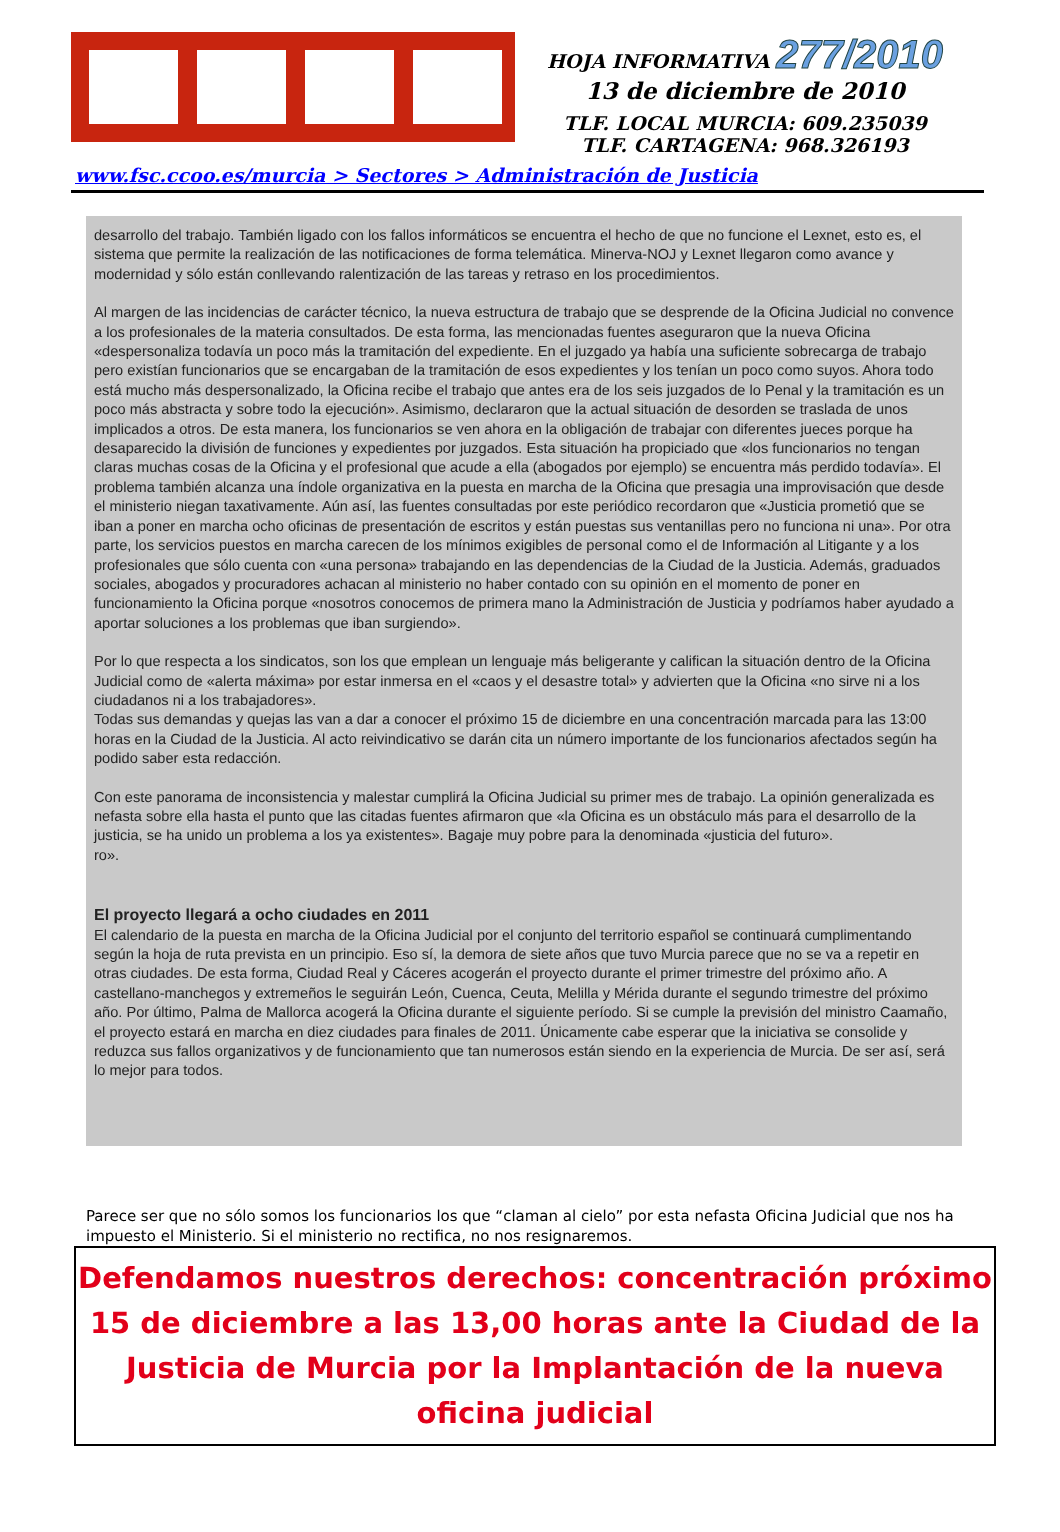HOJA INFORMATIVA 277/2010
13 de diciembre de 2010
TLF. LOCAL MURCIA: 609.235039
TLF. CARTAGENA: 968.326193
www.fsc.ccoo.es/murcia > Sectores > Administración de Justicia
desarrollo del trabajo. También ligado con los fallos informáticos se encuentra el hecho de que no funcione el Lexnet, esto es, el sistema que permite la realización de las notificaciones de forma telemática. Minerva-NOJ y Lexnet llegaron como avance y modernidad y sólo están conllevando ralentización de las tareas y retraso en los procedimientos.
Al margen de las incidencias de carácter técnico, la nueva estructura de trabajo que se desprende de la Oficina Judicial no convence a los profesionales de la materia consultados. De esta forma, las mencionadas fuentes aseguraron que la nueva Oficina «despersonaliza todavía un poco más la tramitación del expediente. En el juzgado ya había una suficiente sobrecarga de trabajo pero existían funcionarios que se encargaban de la tramitación de esos expedientes y los tenían un poco como suyos. Ahora todo está mucho más despersonalizado, la Oficina recibe el trabajo que antes era de los seis juzgados de lo Penal y la tramitación es un poco más abstracta y sobre todo la ejecución». Asimismo, declararon que la actual situación de desorden se traslada de unos implicados a otros. De esta manera, los funcionarios se ven ahora en la obligación de trabajar con diferentes jueces porque ha desaparecido la división de funciones y expedientes por juzgados. Esta situación ha propiciado que «los funcionarios no tengan claras muchas cosas de la Oficina y el profesional que acude a ella (abogados por ejemplo) se encuentra más perdido todavía». El problema también alcanza una índole organizativa en la puesta en marcha de la Oficina que presagia una improvisación que desde el ministerio niegan taxativamente. Aún así, las fuentes consultadas por este periódico recordaron que «Justicia prometió que se iban a poner en marcha ocho oficinas de presentación de escritos y están puestas sus ventanillas pero no funciona ni una». Por otra parte, los servicios puestos en marcha carecen de los mínimos exigibles de personal como el de Información al Litigante y a los profesionales que sólo cuenta con «una persona» trabajando en las dependencias de la Ciudad de la Justicia. Además, graduados sociales, abogados y procuradores achacan al ministerio no haber contado con su opinión en el momento de poner en funcionamiento la Oficina porque «nosotros conocemos de primera mano la Administración de Justicia y podríamos haber ayudado a aportar soluciones a los problemas que iban surgiendo».
Por lo que respecta a los sindicatos, son los que emplean un lenguaje más beligerante y califican la situación dentro de la Oficina Judicial como de «alerta máxima» por estar inmersa en el «caos y el desastre total» y advierten que la Oficina «no sirve ni a los ciudadanos ni a los trabajadores».
Todas sus demandas y quejas las van a dar a conocer el próximo 15 de diciembre en una concentración marcada para las 13:00 horas en la Ciudad de la Justicia. Al acto reivindicativo se darán cita un número importante de los funcionarios afectados según ha podido saber esta redacción.
Con este panorama de inconsistencia y malestar cumplirá la Oficina Judicial su primer mes de trabajo. La opinión generalizada es nefasta sobre ella hasta el punto que las citadas fuentes afirmaron que «la Oficina es un obstáculo más para el desarrollo de la justicia, se ha unido un problema a los ya existentes». Bagaje muy pobre para la denominada «justicia del futuro».
ro».
El proyecto llegará a ocho ciudades en 2011
El calendario de la puesta en marcha de la Oficina Judicial por el conjunto del territorio español se continuará cumplimentando según la hoja de ruta prevista en un principio. Eso sí, la demora de siete años que tuvo Murcia parece que no se va a repetir en otras ciudades. De esta forma, Ciudad Real y Cáceres acogerán el proyecto durante el primer trimestre del próximo año. A castellano-manchegos y extremeños le seguirán León, Cuenca, Ceuta, Melilla y Mérida durante el segundo trimestre del próximo año. Por último, Palma de Mallorca acogerá la Oficina durante el siguiente período. Si se cumple la previsión del ministro Caamaño, el proyecto estará en marcha en diez ciudades para finales de 2011. Únicamente cabe esperar que la iniciativa se consolide y reduzca sus fallos organizativos y de funcionamiento que tan numerosos están siendo en la experiencia de Murcia. De ser así, será lo mejor para todos.
Parece ser que no sólo somos los funcionarios los que “claman al cielo” por esta nefasta Oficina Judicial que nos ha impuesto el Ministerio. Si el ministerio no rectifica, no nos resignaremos.
Defendamos nuestros derechos: concentración próximo 15 de diciembre a las 13,00 horas ante la Ciudad de la Justicia de Murcia por la Implantación de la nueva oficina judicial